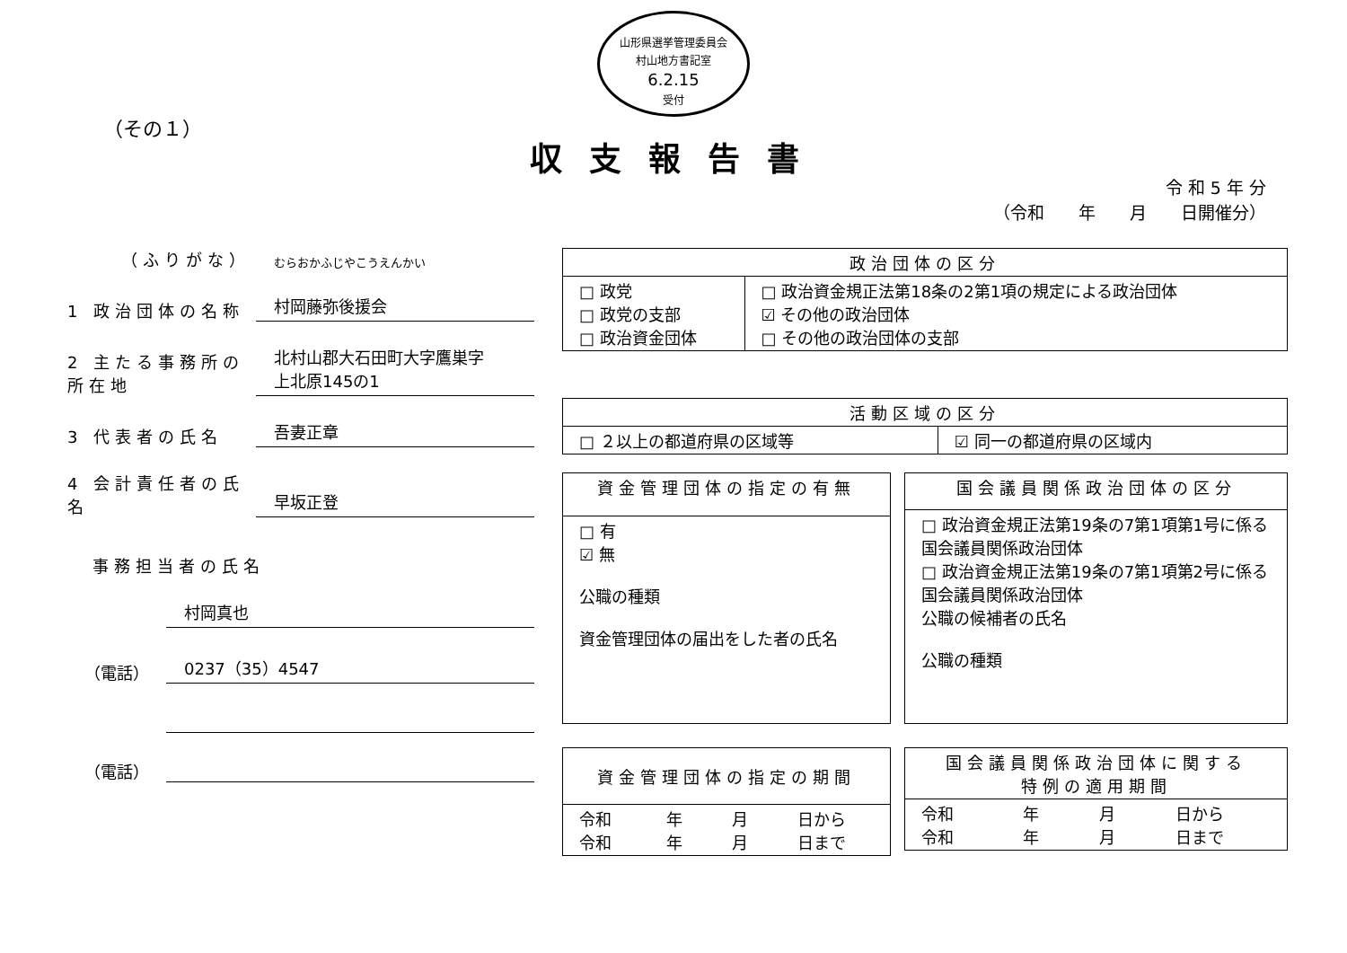山形県選挙管理委員会
村山地方書記室
6.2.15
受付
（その１）
収支報告書
令 和 5 年 分
（令和　　年　　月　　日開催分）
（ふりがな）
むらおかふじやこうえんかい
1 政治団体の名称
村岡藤弥後援会
2 主たる事務所の所在地
北村山郡大石田町大字鷹巣字
上北原145の1
3 代表者の氏名
吾妻正章
4 会計責任者の氏名
早坂正登
事務担当者の氏名
村岡真也
（電話）
0237（35）4547
（電話）
| 政治団体の区分 | |
| --- | --- |
| □ 政党 □ 政党の支部 □ 政治資金団体 | □ 政治資金規正法第18条の2第1項の規定による政治団体 ☑ その他の政治団体 □ その他の政治団体の支部 |
| 活動区域の区分 | |
| --- | --- |
| □ ２以上の都道府県の区域等 | ☑ 同一の都道府県の区域内 |
| 資金管理団体の指定の有無 |
| --- |
| □ 有 ☑ 無 公職の種類 資金管理団体の届出をした者の氏名 |
| 国会議員関係政治団体の区分 |
| --- |
| □ 政治資金規正法第19条の7第1項第1号に係る国会議員関係政治団体 □ 政治資金規正法第19条の7第1項第2号に係る国会議員関係政治団体 公職の候補者の氏名 公職の種類 |
| 資金管理団体の指定の期間 | | | |
| --- | --- | --- | --- |
| 令和 令和 | 年 年 | 月 月 | 日から 日まで |
| 国会議員関係政治団体に関する 特例の適用期間 | | | |
| --- | --- | --- | --- |
| 令和 令和 | 年 年 | 月 月 | 日から 日まで |